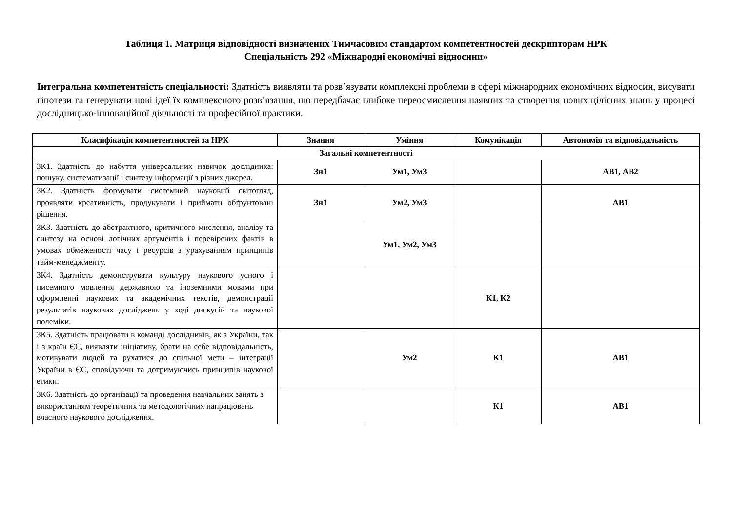Таблиця 1. Матриця відповідності визначених Тимчасовим стандартом компетентностей дескрипторам НРК
Спеціальність 292 «Міжнародні економічні відносини»
Інтегральна компетентність спеціальності: Здатність виявляти та розв’язувати комплексні проблеми в сфері міжнародних економічних відносин, висувати гіпотези та генерувати нові ідеї їх комплексного розв’язання, що передбачає глибоке переосмислення наявних та створення нових цілісних знань у процесі дослідницько-інноваційної діяльності та професійної практики.
| Класифікація компетентностей за НРК | Знання | Уміння | Комунікація | Автономія та відповідальність |
| --- | --- | --- | --- | --- |
| Загальні компетентності | | | | |
| ЗК1. Здатність до набуття універсальних навичок дослідника: пошуку, систематизації і синтезу інформації з різних джерел. | Зн1 | Ум1, Ум3 | | АВ1, АВ2 |
| ЗК2. Здатність формувати системний науковий світогляд, проявляти креативність, продукувати і приймати обґрунтовані рішення. | Зн1 | Ум2, Ум3 | | АВ1 |
| ЗК3. Здатність до абстрактного, критичного мислення, аналізу та синтезу на основі логічних аргументів і перевірених фактів в умовах обмеженості часу і ресурсів з урахуванням принципів тайм-менеджменту. | | Ум1, Ум2, Ум3 | | |
| ЗК4. Здатність демонструвати культуру наукового усного і писемного мовлення державною та іноземними мовами при оформленні наукових та академічних текстів, демонстрації результатів наукових досліджень у ході дискусій та наукової полеміки. | | | К1, К2 | |
| ЗК5. Здатність працювати в команді дослідників, як з України, так і з країн ЄС, виявляти ініціативу, брати на себе відповідальність, мотивувати людей та рухатися до спільної мети – інтеграції України в ЄС, сповідуючи та дотримуючись принципів наукової етики. | | Ум2 | К1 | АВ1 |
| ЗК6. Здатність до організації та проведення навчальних занять з використанням теоретичних та методологічних напрацювань власного наукового дослідження. | | | К1 | АВ1 |